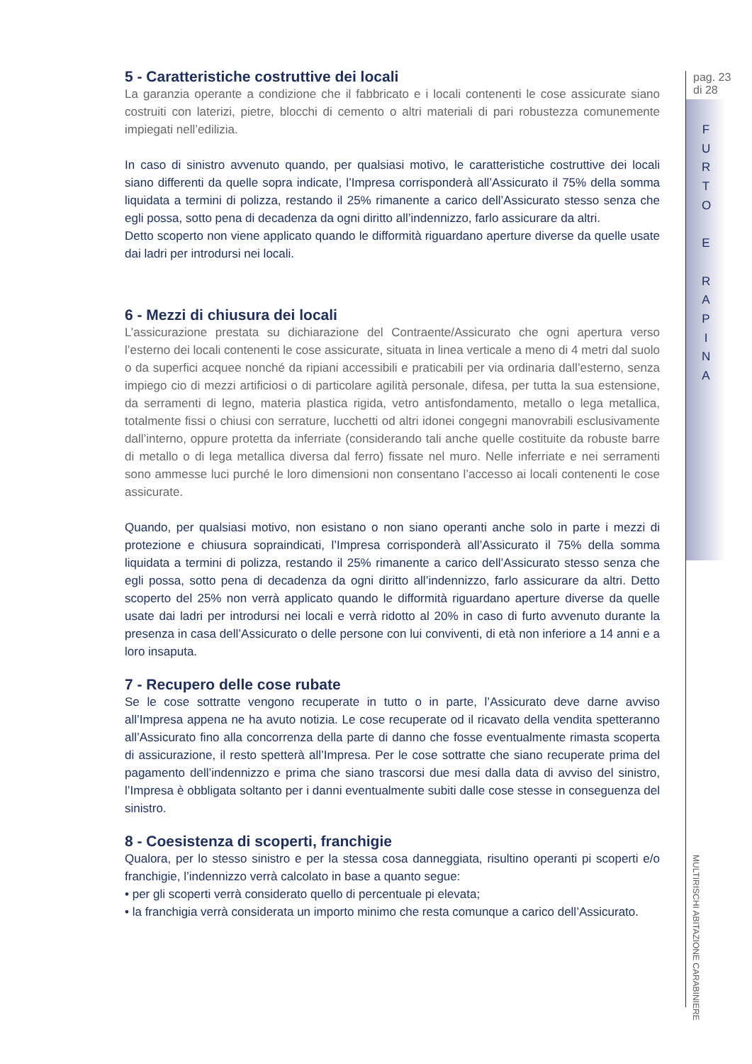5 - Caratteristiche costruttive dei locali
La garanzia operante a condizione che il fabbricato e i locali contenenti le cose assicurate siano costruiti con laterizi, pietre, blocchi di cemento o altri materiali di pari robustezza comunemente impiegati nell’edilizia.
In caso di sinistro avvenuto quando, per qualsiasi motivo, le caratteristiche costruttive dei locali siano differenti da quelle sopra indicate, l’Impresa corrisponderà all’Assicurato il 75% della somma liquidata a termini di polizza, restando il 25% rimanente a carico dell’Assicurato stesso senza che egli possa, sotto pena di decadenza da ogni diritto all’indennizzo, farlo assicurare da altri.
Detto scoperto non viene applicato quando le difformità riguardano aperture diverse da quelle usate dai ladri per introdursi nei locali.
6 - Mezzi di chiusura dei locali
L’assicurazione prestata su dichiarazione del Contraente/Assicurato che ogni apertura verso l’esterno dei locali contenenti le cose assicurate, situata in linea verticale a meno di 4 metri dal suolo o da superfici acquee nonché da ripiani accessibili e praticabili per via ordinaria dall’esterno, senza impiego cio di mezzi artificiosi o di particolare agilità personale, difesa, per tutta la sua estensione, da serramenti di legno, materia plastica rigida, vetro antisfondamento, metallo o lega metallica, totalmente fissi o chiusi con serrature, lucchetti od altri idonei congegni manovrabili esclusivamente dall’interno, oppure protetta da inferriate (considerando tali anche quelle costituite da robuste barre di metallo o di lega metallica diversa dal ferro) fissate nel muro. Nelle inferriate e nei serramenti sono ammesse luci purché le loro dimensioni non consentano l’accesso ai locali contenenti le cose assicurate.
Quando, per qualsiasi motivo, non esistano o non siano operanti anche solo in parte i mezzi di protezione e chiusura sopraindicati, l’Impresa corrisponderà all’Assicurato il 75% della somma liquidata a termini di polizza, restando il 25% rimanente a carico dell’Assicurato stesso senza che egli possa, sotto pena di decadenza da ogni diritto all’indennizzo, farlo assicurare da altri. Detto scoperto del 25% non verrà applicato quando le difformità riguardano aperture diverse da quelle usate dai ladri per introdursi nei locali e verrà ridotto al 20% in caso di furto avvenuto durante la presenza in casa dell’Assicurato o delle persone con lui conviventi, di età non inferiore a 14 anni e a loro insaputa.
7 - Recupero delle cose rubate
Se le cose sottratte vengono recuperate in tutto o in parte, l’Assicurato deve darne avviso all’Impresa appena ne ha avuto notizia. Le cose recuperate od il ricavato della vendita spetteranno all’Assicurato fino alla concorrenza della parte di danno che fosse eventualmente rimasta scoperta di assicurazione, il resto spetterà all’Impresa. Per le cose sottratte che siano recuperate prima del pagamento dell’indennizzo e prima che siano trascorsi due mesi dalla data di avviso del sinistro, l’Impresa è obbligata soltanto per i danni eventualmente subiti dalle cose stesse in conseguenza del sinistro.
8 - Coesistenza di scoperti, franchigie
Qualora, per lo stesso sinistro e per la stessa cosa danneggiata, risultino operanti pi scoperti e/o franchigie, l’indennizzo verrà calcolato in base a quanto segue:
• per gli scoperti verrà considerato quello di percentuale pi elevata;
• la franchigia verrà considerata un importo minimo che resta comunque a carico dell’Assicurato.
pag. 23
di 28
F
U
R
T
O
E
R
A
P
I
N
A
MULTIRISCHI ABITAZIONE CARABINIERE